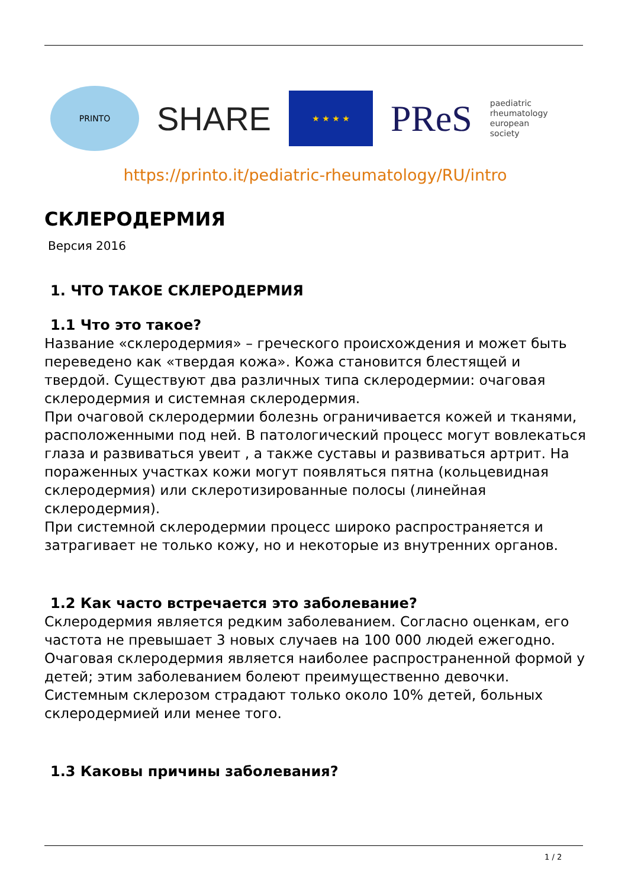PRINTO
SHARE
★ ★ ★ ★
PReS
paediatric
rheumatology
european
society
https://printo.it/pediatric-rheumatology/RU/intro
СКЛЕРОДЕРМИЯ
Версия 2016
1. ЧТО ТАКОЕ СКЛЕРОДЕРМИЯ
1.1 Что это такое?
Название «склеродермия» – греческого происхождения и может быть переведено как «твердая кожа». Кожа становится блестящей и твердой. Существуют два различных типа склеродермии: очаговая склеродермия и системная склеродермия.
При очаговой склеродермии болезнь ограничивается кожей и тканями, расположенными под ней. В патологический процесс могут вовлекаться глаза и развиваться увеит , а также суставы и развиваться артрит. На пораженных участках кожи могут появляться пятна (кольцевидная склеродермия) или склеротизированные полосы (линейная склеродермия).
При системной склеродермии процесс широко распространяется и затрагивает не только кожу, но и некоторые из внутренних органов.
1.2 Как часто встречается это заболевание?
Склеродермия является редким заболеванием. Согласно оценкам, его частота не превышает 3 новых случаев на 100 000 людей ежегодно. Очаговая склеродермия является наиболее распространенной формой у детей; этим заболеванием болеют преимущественно девочки. Системным склерозом страдают только около 10% детей, больных склеродермией или менее того.
1.3 Каковы причины заболевания?
1 / 2